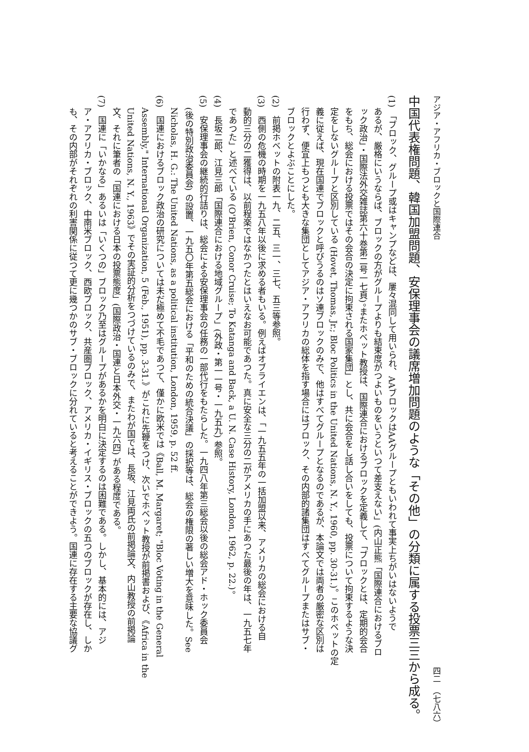アジア・アフリカ・ブロックと国際連合 四二　（七八六）
中国代表権問題、韓国加盟問題、安保理事会の議席増加問題のような「その他」の分類に属する投票三三から成る。
(1)　「ブロック、グループ或はキャンプなどは、屢々混同して用いられ、AAブロックはAAグループともいわれて事実上ちがいはないようで
あるが、厳格にいうならば、ブロックの方がグループよりも結束度がつよいものをいうといつて差支えない」(内山正熊「国際連合におけるブロ
ック政治」・国際法外交雑誌第六十巻第二号一七頁)。またホベット教授は、国際連合におけるブロックを定義して、「ブロックとは、定期的会合
をもち、総会における投票ではその会合の決定に拘束される国家集団」とし、共に会合をし話し合いをしても、投票について拘束するような決
定をしないグループと区別している (Hovet, Thomas, Jr.; Bloc Politics in the United Nations, N. Y., 1960, pp. 30-31.)。このホベットの定
義に従えば、現在国連でブロックと呼びうるのはソ連ブロックのみで、他はすべてグループとなるのであるが、本論文では両者の厳密な区別は
行わず、便宜上もつとも大きな集団としてアジア・アフリカの総体を指す場合にはブロック、その内部的諸集団はすべてグループまたはサブ・
ブロックとよぶことにした。
(2)　前掲ホベットの附表一九、二五、三一、三七、五三等参照。
(3)　西側の危機の時期を一九五八年以後に求める者もいる。例えばオブライエンは、「一九五五年の一括加盟以来、アメリカの総会における自
動的三分の二獲得は、以前程楽ではなかつたとはいえなお可能であつた。真に安全な三分の二がアメリカの手にあつた最後の年は、一九五七年
であつた」と述べている (O'Brien, Conor Cruise; To Katanga and Back, a U. N. Case History, London, 1962, p. 22.)。
(4)　長坂二郎、江見三郎「国際連合における地域グループ」(外政・第一一号・一九五九) 参照。
(5)　安保理事会の継続的行詰りは、総会による安保理事会の任務の一部代行をもたらした。一九四八年第三総会以後の総会アド・ホック委員会
(後の特別政治委員会) の設置、一九五〇年第五総会における「平和のための統合決議」の採択等は、総会の権限の著しい増大を意味した。See
Nicholas, H. G.: The United Nations, as a political institution, London, 1959, p. 52 ff.
(6)　国連におけるブロック政治の研究については未だ極めて不毛であつて、僅かに欧米では《Ball, M. Margaret; "Bloc Voting in the General
Assembly," International Organization, 5 (Feb., 1951), pp. 3-31.》がこれに先鞭をつけ、次いでホベット教授が前掲書および、《Africa in the
United Nations, N. Y., 1963》でその実証的分析をつづけているのみで、またわが国では、長坂、江見両氏の前掲論文、内山教授の前掲論
文、それに筆者の「国連における日本の投票態度」(国際政治・国連と日本外交・一九六四) がある程度である。
(7)　国連に「いかなる」あるいは「いくつの」ブロック乃至はグループがあるかを明白に決定するのは困難である。しかし、基本的には、アジ
ア・アフリカ・ブロック、中南米ブロック、西欧ブロック、共産圏ブロック、アメリカ・イギリス・ブロックの五つのブロックが存在し、しか
も、その内部がそれぞれの利害関係に従つて更に幾つかのサブ・ブロックに分れていると考えることができよう。国連に存在する主要な協議グ